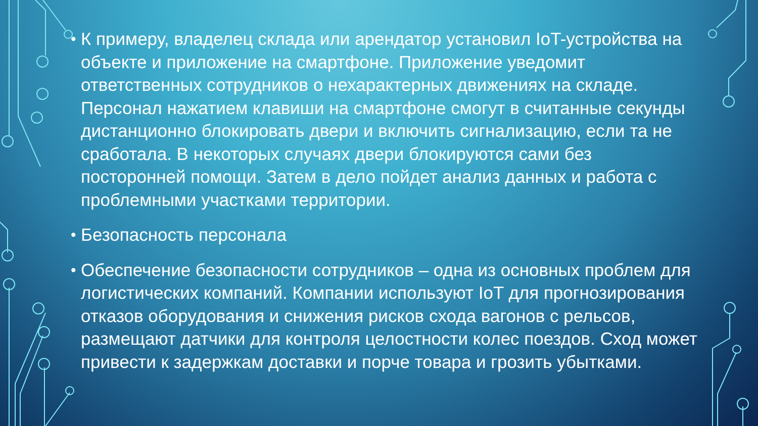• К примеру, владелец склада или арендатор установил IoT-устройства на объекте и приложение на смартфоне. Приложение уведомит ответственных сотрудников о нехарактерных движениях на складе. Персонал нажатием клавиши на смартфоне смогут в считанные секунды дистанционно блокировать двери и включить сигнализацию, если та не сработала. В некоторых случаях двери блокируются сами без посторонней помощи. Затем в дело пойдет анализ данных и работа с проблемными участками территории.
• Безопасность персонала
• Обеспечение безопасности сотрудников – одна из основных проблем для логистических компаний. Компании используют IoT для прогнозирования отказов оборудования и снижения рисков схода вагонов с рельсов, размещают датчики для контроля целостности колес поездов. Сход может привести к задержкам доставки и порче товара и грозить убытками.